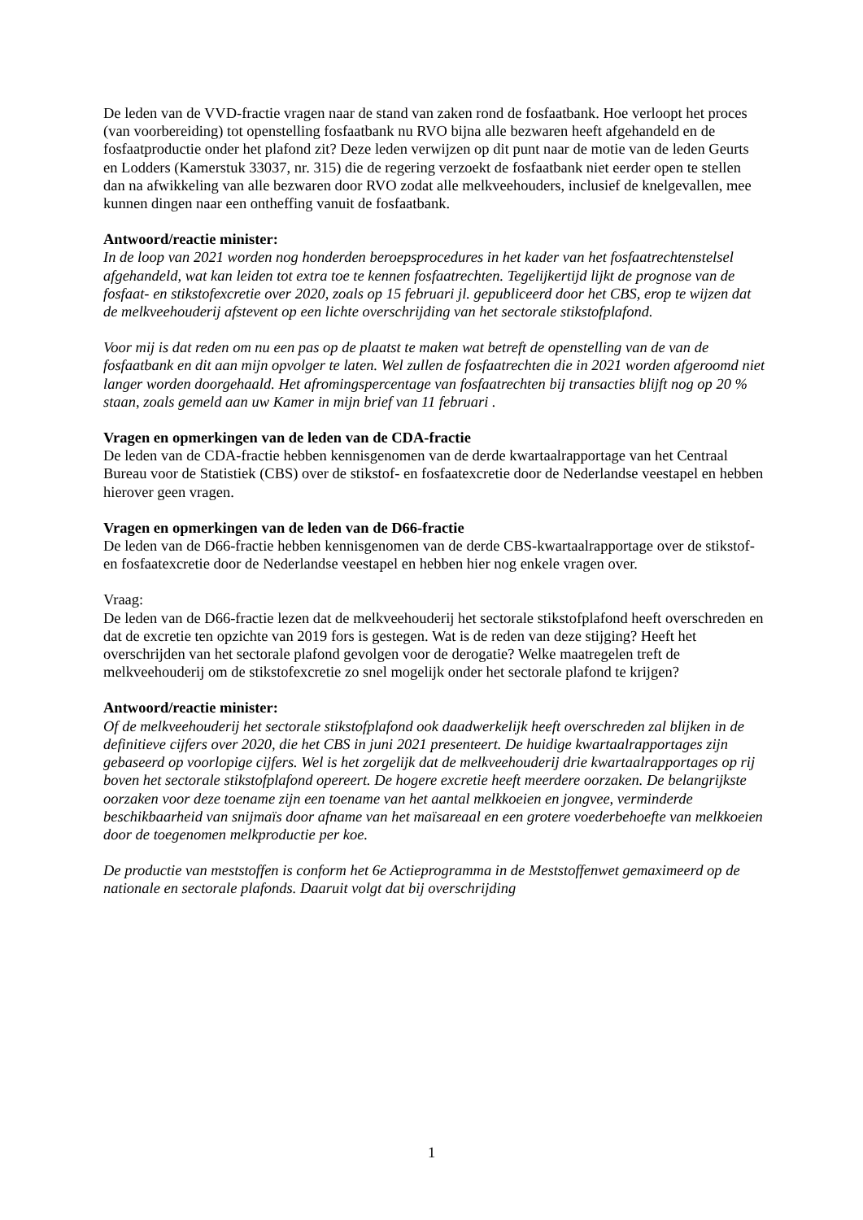De leden van de VVD-fractie vragen naar de stand van zaken rond de fosfaatbank. Hoe verloopt het proces (van voorbereiding) tot openstelling fosfaatbank nu RVO bijna alle bezwaren heeft afgehandeld en de fosfaatproductie onder het plafond zit? Deze leden verwijzen op dit punt naar de motie van de leden Geurts en Lodders (Kamerstuk 33037, nr. 315) die de regering verzoekt de fosfaatbank niet eerder open te stellen dan na afwikkeling van alle bezwaren door RVO zodat alle melkveehouders, inclusief de knelgevallen, mee kunnen dingen naar een ontheffing vanuit de fosfaatbank.
Antwoord/reactie minister:
In de loop van 2021 worden nog honderden beroepsprocedures in het kader van het fosfaatrechtenstelsel afgehandeld, wat kan leiden tot extra toe te kennen fosfaatrechten. Tegelijkertijd lijkt de prognose van de fosfaat- en stikstofexcretie over 2020, zoals op 15 februari jl. gepubliceerd door het CBS, erop te wijzen dat de melkveehouderij afstevent op een lichte overschrijding van het sectorale stikstofplafond.
Voor mij is dat reden om nu een pas op de plaatst te maken wat betreft de openstelling van de van de fosfaatbank en dit aan mijn opvolger te laten. Wel zullen de fosfaatrechten die in 2021 worden afgeroomd niet langer worden doorgehaald. Het afromingspercentage van fosfaatrechten bij transacties blijft nog op 20 % staan, zoals gemeld aan uw Kamer in mijn brief van 11 februari .
Vragen en opmerkingen van de leden van de CDA-fractie
De leden van de CDA-fractie hebben kennisgenomen van de derde kwartaalrapportage van het Centraal Bureau voor de Statistiek (CBS) over de stikstof- en fosfaatexcretie door de Nederlandse veestapel en hebben hierover geen vragen.
Vragen en opmerkingen van de leden van de D66-fractie
De leden van de D66-fractie hebben kennisgenomen van de derde CBS-kwartaalrapportage over de stikstof- en fosfaatexcretie door de Nederlandse veestapel en hebben hier nog enkele vragen over.
Vraag:
De leden van de D66-fractie lezen dat de melkveehouderij het sectorale stikstofplafond heeft overschreden en dat de excretie ten opzichte van 2019 fors is gestegen. Wat is de reden van deze stijging? Heeft het overschrijden van het sectorale plafond gevolgen voor de derogatie? Welke maatregelen treft de melkveehouderij om de stikstofexcretie zo snel mogelijk onder het sectorale plafond te krijgen?
Antwoord/reactie minister:
Of de melkveehouderij het sectorale stikstofplafond ook daadwerkelijk heeft overschreden zal blijken in de definitieve cijfers over 2020, die het CBS in juni 2021 presenteert. De huidige kwartaalrapportages zijn gebaseerd op voorlopige cijfers. Wel is het zorgelijk dat de melkveehouderij drie kwartaalrapportages op rij boven het sectorale stikstofplafond opereert. De hogere excretie heeft meerdere oorzaken. De belangrijkste oorzaken voor deze toename zijn een toename van het aantal melkkoeien en jongvee, verminderde beschikbaarheid van snijmaïs door afname van het maïsareaal en een grotere voederbehoefte van melkkoeien door de toegenomen melkproductie per koe.
De productie van meststoffen is conform het 6e Actieprogramma in de Meststoffenwet gemaximeerd op de nationale en sectorale plafonds. Daaruit volgt dat bij overschrijding
1